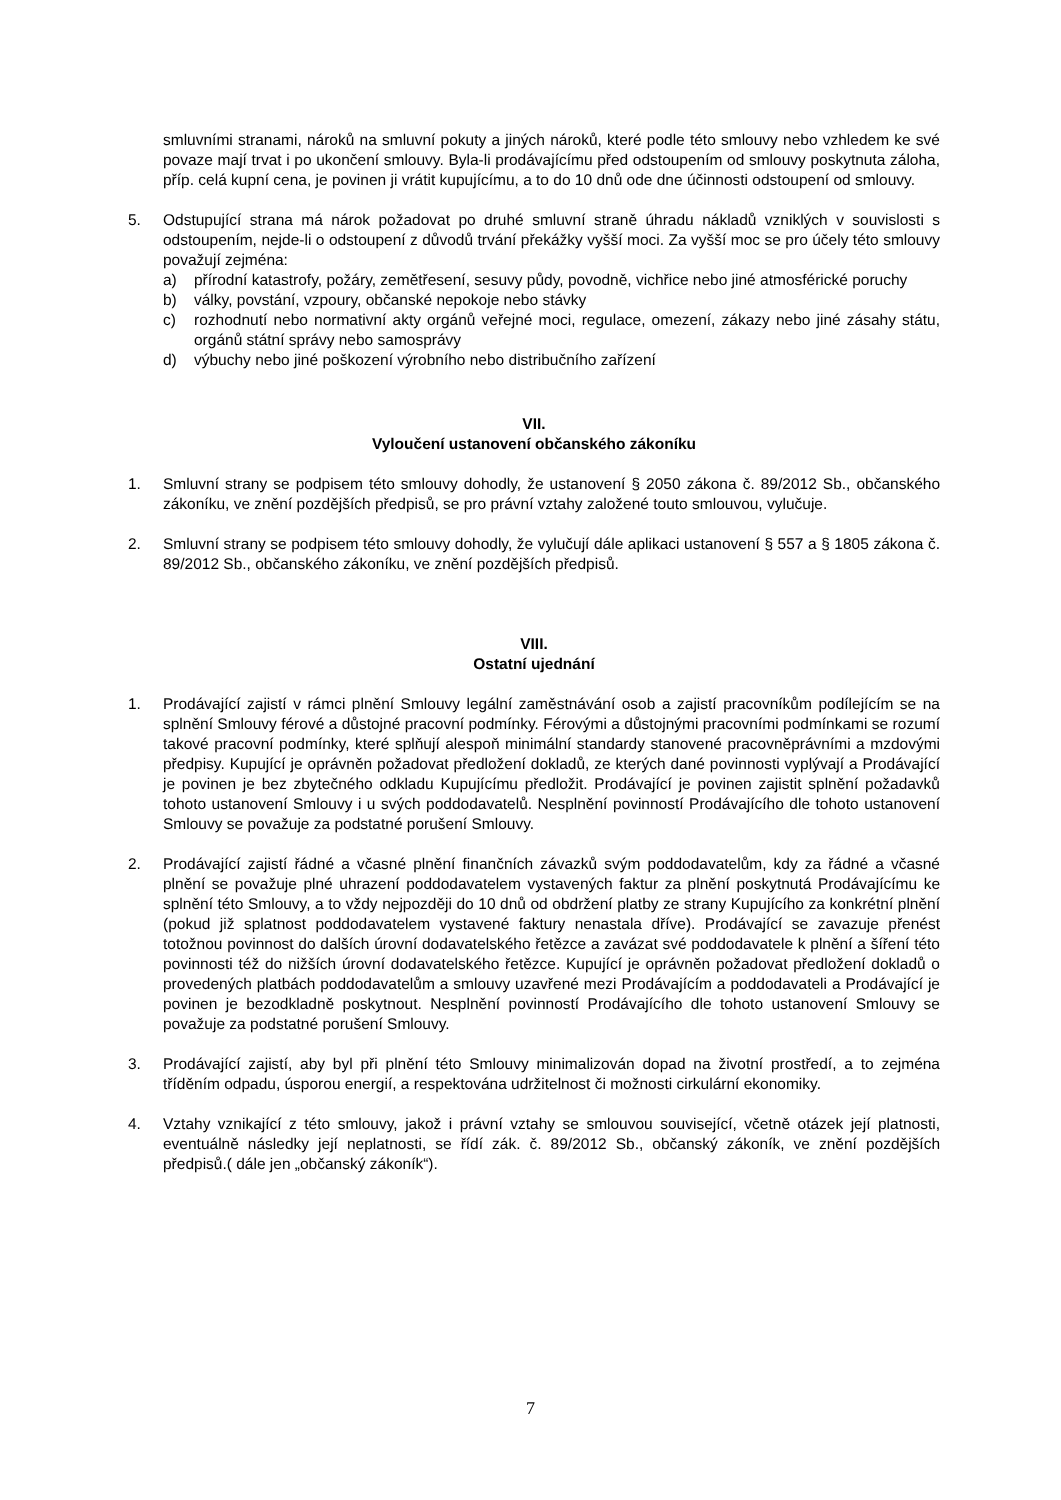smluvními stranami, nároků na smluvní pokuty a jiných nároků, které podle této smlouvy nebo vzhledem ke své povaze mají trvat i po ukončení smlouvy. Byla-li prodávajícímu před odstoupením od smlouvy poskytnuta záloha, příp. celá kupní cena, je povinen ji vrátit kupujícímu, a to do 10 dnů ode dne účinnosti odstoupení od smlouvy.
5. Odstupující strana má nárok požadovat po druhé smluvní straně úhradu nákladů vzniklých v souvislosti s odstoupením, nejde-li o odstoupení z důvodů trvání překážky vyšší moci. Za vyšší moc se pro účely této smlouvy považují zejména:
a) přírodní katastrofy, požáry, zemětřesení, sesuvy půdy, povodně, vichřice nebo jiné atmosférické poruchy
b) války, povstání, vzpoury, občanské nepokoje nebo stávky
c) rozhodnutí nebo normativní akty orgánů veřejné moci, regulace, omezení, zákazy nebo jiné zásahy státu, orgánů státní správy nebo samosprávy
d) výbuchy nebo jiné poškození výrobního nebo distribučního zařízení
VII.
Vyloučení ustanovení občanského zákoníku
1. Smluvní strany se podpisem této smlouvy dohodly, že ustanovení § 2050 zákona č. 89/2012 Sb., občanského zákoníku, ve znění pozdějších předpisů, se pro právní vztahy založené touto smlouvou, vylučuje.
2. Smluvní strany se podpisem této smlouvy dohodly, že vylučují dále aplikaci ustanovení § 557 a § 1805 zákona č. 89/2012 Sb., občanského zákoníku, ve znění pozdějších předpisů.
VIII.
Ostatní ujednání
1. Prodávající zajistí v rámci plnění Smlouvy legální zaměstnávání osob a zajistí pracovníkům podílejícím se na splnění Smlouvy férové a důstojné pracovní podmínky. Férovými a důstojnými pracovními podmínkami se rozumí takové pracovní podmínky, které splňují alespoň minimální standardy stanovené pracovněprávními a mzdovými předpisy. Kupující je oprávněn požadovat předložení dokladů, ze kterých dané povinnosti vyplývají a Prodávající je povinen je bez zbytečného odkladu Kupujícímu předložit. Prodávající je povinen zajistit splnění požadavků tohoto ustanovení Smlouvy i u svých poddodavatelů. Nesplnění povinností Prodávajícího dle tohoto ustanovení Smlouvy se považuje za podstatné porušení Smlouvy.
2. Prodávající zajistí řádné a včasné plnění finančních závazků svým poddodavatelům, kdy za řádné a včasné plnění se považuje plné uhrazení poddodavatelem vystavených faktur za plnění poskytnutá Prodávajícímu ke splnění této Smlouvy, a to vždy nejpozději do 10 dnů od obdržení platby ze strany Kupujícího za konkrétní plnění (pokud již splatnost poddodavatelem vystavené faktury nenastala dříve). Prodávající se zavazuje přenést totožnou povinnost do dalších úrovní dodavatelského řetězce a zavázat své poddodavatele k plnění a šíření této povinnosti též do nižších úrovní dodavatelského řetězce. Kupující je oprávněn požadovat předložení dokladů o provedených platbách poddodavatelům a smlouvy uzavřené mezi Prodávajícím a poddodavateli a Prodávající je povinen je bezodkladně poskytnout. Nesplnění povinností Prodávajícího dle tohoto ustanovení Smlouvy se považuje za podstatné porušení Smlouvy.
3. Prodávající zajistí, aby byl při plnění této Smlouvy minimalizován dopad na životní prostředí, a to zejména tříděním odpadu, úsporou energií, a respektována udržitelnost či možnosti cirkulární ekonomiky.
4. Vztahy vznikající z této smlouvy, jakož i právní vztahy se smlouvou související, včetně otázek její platnosti, eventuálně následky její neplatnosti, se řídí zák. č. 89/2012 Sb., občanský zákoník, ve znění pozdějších předpisů.( dále jen „občanský zákoník“).
7